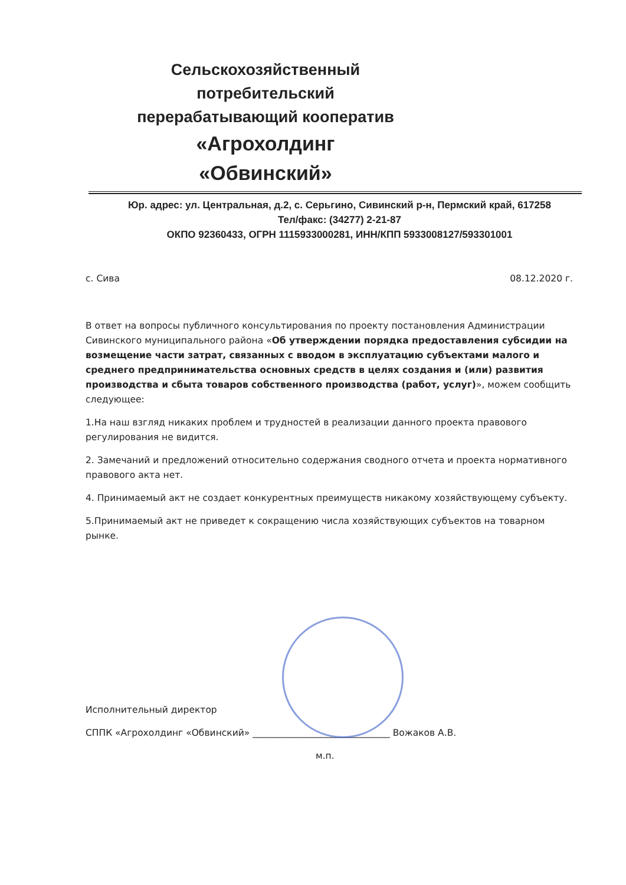Сельскохозяйственный потребительский перерабатывающий кооператив
«Агрохолдинг «Обвинский»
Юр. адрес: ул. Центральная, д.2, с. Серьгино, Сивинский р-н, Пермский край, 617258
Тел/факс: (34277) 2-21-87
ОКПО 92360433, ОГРН 1115933000281, ИНН/КПП 5933008127/593301001
с. Сива 08.12.2020 г.
В ответ на вопросы публичного консультирования по проекту постановления Администрации Сивинского муниципального района «Об утверждении порядка предоставления субсидии на возмещение части затрат, связанных с вводом в эксплуатацию субъектами малого и среднего предпринимательства основных средств в целях создания и (или) развития производства и сбыта товаров собственного производства (работ, услуг)», можем сообщить следующее:
1.На наш взгляд никаких проблем и трудностей в реализации данного проекта правового регулирования не видится.
2. Замечаний и предложений относительно содержания сводного отчета и проекта нормативного правового акта нет.
4. Принимаемый акт не создает конкурентных преимуществ никакому хозяйствующему субъекту.
5.Принимаемый акт не приведет к сокращению числа хозяйствующих субъектов на товарном рынке.
Исполнительный директор
СППК «Агрохолдинг «Обвинский» ______________________________ Вожаков А.В.
м.п.